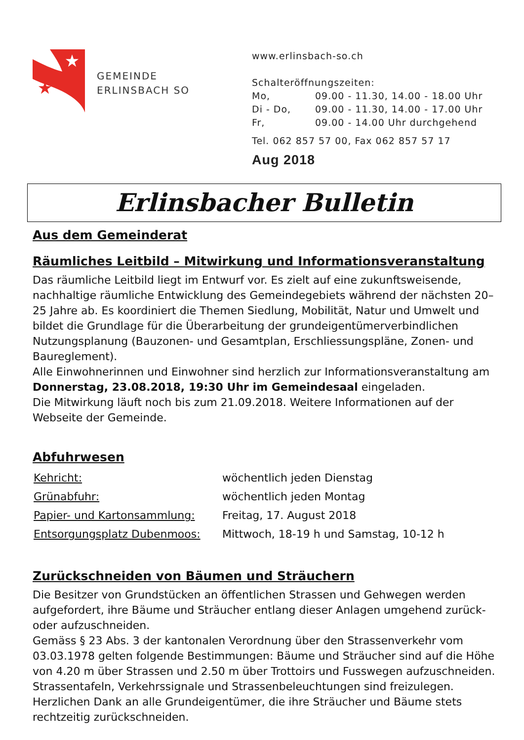★
★
GEMEINDE
ERLINSBACH SO
www.erlinsbach-so.ch
Schalteröffnungszeiten:
| Mo, | 09.00 - 11.30, 14.00 - 18.00 Uhr |
| Di - Do, | 09.00 - 11.30, 14.00 - 17.00 Uhr |
| Fr, | 09.00 - 14.00 Uhr durchgehend |
Tel. 062 857 57 00, Fax 062 857 57 17
Aug 2018
Erlinsbacher Bulletin
Aus dem Gemeinderat
Räumliches Leitbild – Mitwirkung und Informationsveranstaltung
Das räumliche Leitbild liegt im Entwurf vor. Es zielt auf eine zukunftsweisende, nachhaltige räumliche Entwicklung des Gemeindegebiets während der nächsten 20–25 Jahre ab. Es koordiniert die Themen Siedlung, Mobilität, Natur und Umwelt und bildet die Grundlage für die Überarbeitung der grundeigentümerverbindlichen Nutzungsplanung (Bauzonen- und Gesamtplan, Erschliessungspläne, Zonen- und Baureglement).
Alle Einwohnerinnen und Einwohner sind herzlich zur Informationsveranstaltung am Donnerstag, 23.08.2018, 19:30 Uhr im Gemeindesaal eingeladen.
Die Mitwirkung läuft noch bis zum 21.09.2018. Weitere Informationen auf der Webseite der Gemeinde.
Abfuhrwesen
| Kehricht: | wöchentlich jeden Dienstag |
| Grünabfuhr: | wöchentlich jeden Montag |
| Papier- und Kartonsammlung: | Freitag, 17. August 2018 |
| Entsorgungsplatz Dubenmoos: | Mittwoch, 18-19 h und Samstag, 10-12 h |
Zurückschneiden von Bäumen und Sträuchern
Die Besitzer von Grundstücken an öffentlichen Strassen und Gehwegen werden aufgefordert, ihre Bäume und Sträucher entlang dieser Anlagen umgehend zurück- oder aufzuschneiden.
Gemäss § 23 Abs. 3 der kantonalen Verordnung über den Strassenverkehr vom 03.03.1978 gelten folgende Bestimmungen: Bäume und Sträucher sind auf die Höhe von 4.20 m über Strassen und 2.50 m über Trottoirs und Fusswegen aufzuschneiden. Strassentafeln, Verkehrssignale und Strassenbeleuchtungen sind freizulegen. Herzlichen Dank an alle Grundeigentümer, die ihre Sträucher und Bäume stets rechtzeitig zurückschneiden.